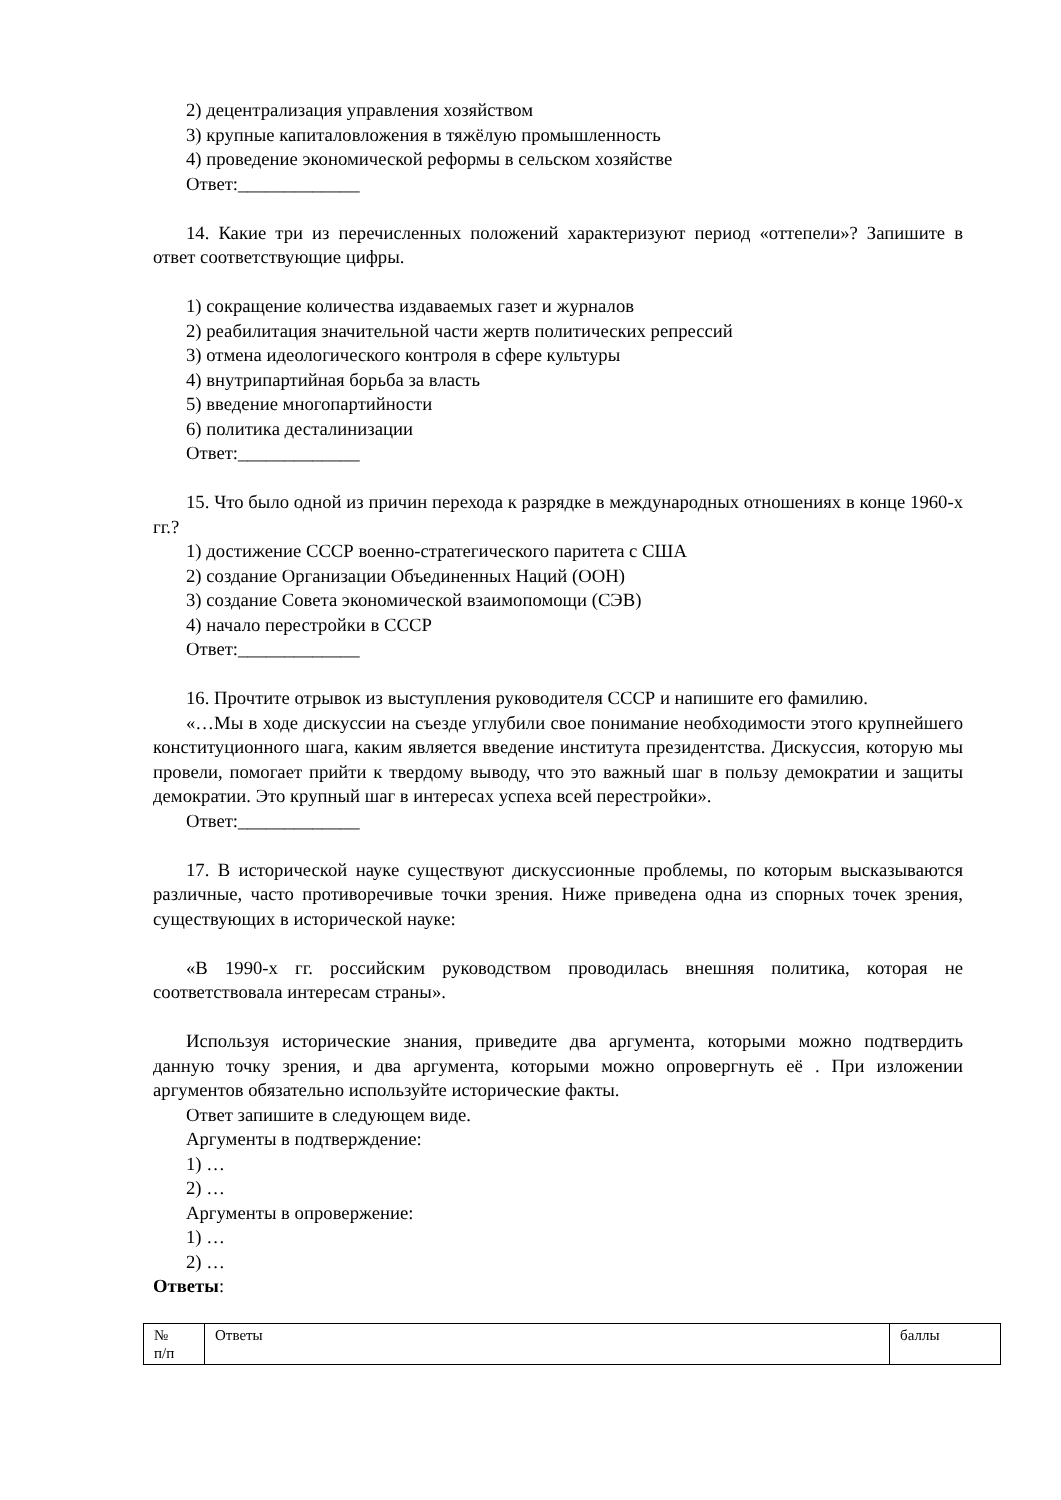2) децентрализация управления хозяйством
3) крупные капиталовложения в тяжёлую промышленность
4) проведение экономической реформы в сельском хозяйстве
Ответ:_____________
14. Какие три из перечисленных положений характеризуют период «оттепели»? Запишите в ответ соответствующие цифры.
1) сокращение количества издаваемых газет и журналов
2) реабилитация значительной части жертв политических репрессий
3) отмена идеологического контроля в сфере культуры
4) внутрипартийная борьба за власть
5) введение многопартийности
6) политика десталинизации
Ответ:_____________
15. Что было одной из причин перехода к разрядке в международных отношениях в конце 1960-х гг.?
1) достижение СССР военно-стратегического паритета с США
2) создание Организации Объединенных Наций (ООН)
3) создание Совета экономической взаимопомощи (СЭВ)
4) начало перестройки в СССР
Ответ:_____________
16. Прочтите отрывок из выступления руководителя СССР и напишите его фамилию.
«…Мы в ходе дискуссии на съезде углубили свое понимание необходимости этого крупнейшего конституционного шага, каким является введение института президентства. Дискуссия, которую мы провели, помогает прийти к твердому выводу, что это важный шаг в пользу демократии и защиты демократии. Это крупный шаг в интересах успеха всей перестройки».
Ответ:_____________
17. В исторической науке существуют дискуссионные проблемы, по которым высказываются различные, часто противоречивые точки зрения. Ниже приведена одна из спорных точек зрения, существующих в исторической науке:
«В 1990-х гг. российским руководством проводилась внешняя политика, которая не соответствовала интересам страны».
Используя исторические знания, приведите два аргумента, которыми можно подтвердить данную точку зрения, и два аргумента, которыми можно опровергнуть её . При изложении аргументов обязательно используйте исторические факты.
Ответ запишите в следующем виде.
Аргументы в подтверждение:
1) …
2) …
Аргументы в опровержение:
1) …
2) …
Ответы:
| № п/п | Ответы | баллы |